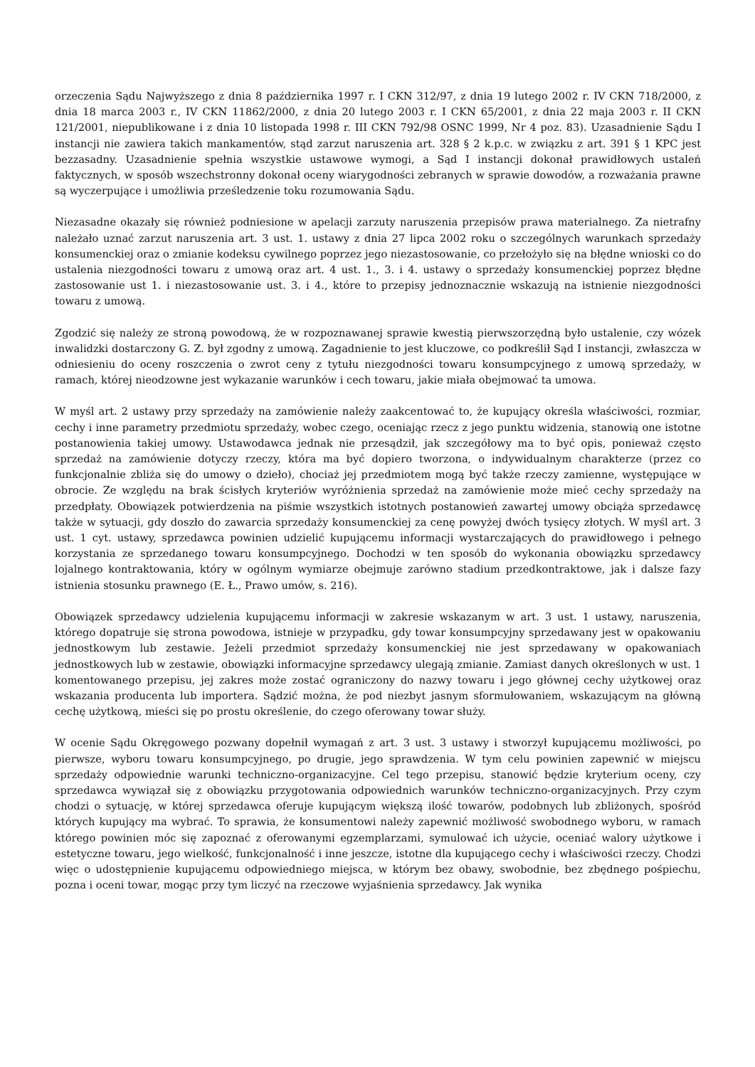orzeczenia Sądu Najwyższego z dnia 8 października 1997 r. I CKN 312/97, z dnia 19 lutego 2002 r. IV CKN 718/2000, z dnia 18 marca 2003 r., IV CKN 11862/2000, z dnia 20 lutego 2003 r. I CKN 65/2001, z dnia 22 maja 2003 r. II CKN 121/2001, niepublikowane i z dnia 10 listopada 1998 r. III CKN 792/98 OSNC 1999, Nr 4 poz. 83). Uzasadnienie Sądu I instancji nie zawiera takich mankamentów, stąd zarzut naruszenia art. 328 § 2 k.p.c. w związku z art. 391 § 1 KPC jest bezzasadny. Uzasadnienie spełnia wszystkie ustawowe wymogi, a Sąd I instancji dokonał prawidłowych ustaleń faktycznych, w sposób wszechstronny dokonał oceny wiarygodności zebranych w sprawie dowodów, a rozważania prawne są wyczerpujące i umożliwia prześledzenie toku rozumowania Sądu.
Niezasadne okazały się również podniesione w apelacji zarzuty naruszenia przepisów prawa materialnego. Za nietrafny należało uznać zarzut naruszenia art. 3 ust. 1. ustawy z dnia 27 lipca 2002 roku o szczególnych warunkach sprzedaży konsumenckiej oraz o zmianie kodeksu cywilnego poprzez jego niezastosowanie, co przełożyło się na błędne wnioski co do ustalenia niezgodności towaru z umową oraz art. 4 ust. 1., 3. i 4. ustawy o sprzedaży konsumenckiej poprzez błędne zastosowanie ust 1. i niezastosowanie ust. 3. i 4., które to przepisy jednoznacznie wskazują na istnienie niezgodności towaru z umową.
Zgodzić się należy ze stroną powodową, że w rozpoznawanej sprawie kwestią pierwszorzędną było ustalenie, czy wózek inwalidzki dostarczony G. Z. był zgodny z umową. Zagadnienie to jest kluczowe, co podkreślił Sąd I instancji, zwłaszcza w odniesieniu do oceny roszczenia o zwrot ceny z tytułu niezgodności towaru konsumpcyjnego z umową sprzedaży, w ramach, której nieodzowne jest wykazanie warunków i cech towaru, jakie miała obejmować ta umowa.
W myśl art. 2 ustawy przy sprzedaży na zamówienie należy zaakcentować to, że kupujący określa właściwości, rozmiar, cechy i inne parametry przedmiotu sprzedaży, wobec czego, oceniając rzecz z jego punktu widzenia, stanowią one istotne postanowienia takiej umowy. Ustawodawca jednak nie przesądził, jak szczegółowy ma to być opis, ponieważ często sprzedaż na zamówienie dotyczy rzeczy, która ma być dopiero tworzona, o indywidualnym charakterze (przez co funkcjonalnie zbliża się do umowy o dzieło), chociaż jej przedmiotem mogą być także rzeczy zamienne, występujące w obrocie. Ze względu na brak ścisłych kryteriów wyróżnienia sprzedaż na zamówienie może mieć cechy sprzedaży na przedpłaty. Obowiązek potwierdzenia na piśmie wszystkich istotnych postanowień zawartej umowy obciąża sprzedawcę także w sytuacji, gdy doszło do zawarcia sprzedaży konsumenckiej za cenę powyżej dwóch tysięcy złotych. W myśl art. 3 ust. 1 cyt. ustawy, sprzedawca powinien udzielić kupującemu informacji wystarczających do prawidłowego i pełnego korzystania ze sprzedanego towaru konsumpcyjnego. Dochodzi w ten sposób do wykonania obowiązku sprzedawcy lojalnego kontraktowania, który w ogólnym wymiarze obejmuje zarówno stadium przedkontraktowe, jak i dalsze fazy istnienia stosunku prawnego (E. Ł., Prawo umów, s. 216).
Obowiązek sprzedawcy udzielenia kupującemu informacji w zakresie wskazanym w art. 3 ust. 1 ustawy, naruszenia, którego dopatruje się strona powodowa, istnieje w przypadku, gdy towar konsumpcyjny sprzedawany jest w opakowaniu jednostkowym lub zestawie. Jeżeli przedmiot sprzedaży konsumenckiej nie jest sprzedawany w opakowaniach jednostkowych lub w zestawie, obowiązki informacyjne sprzedawcy ulegają zmianie. Zamiast danych określonych w ust. 1 komentowanego przepisu, jej zakres może zostać ograniczony do nazwy towaru i jego głównej cechy użytkowej oraz wskazania producenta lub importera. Sądzić można, że pod niezbyt jasnym sformułowaniem, wskazującym na główną cechę użytkową, mieści się po prostu określenie, do czego oferowany towar służy.
W ocenie Sądu Okręgowego pozwany dopełnił wymagań z art. 3 ust. 3 ustawy i stworzył kupującemu możliwości, po pierwsze, wyboru towaru konsumpcyjnego, po drugie, jego sprawdzenia. W tym celu powinien zapewnić w miejscu sprzedaży odpowiednie warunki techniczno-organizacyjne. Cel tego przepisu, stanowić będzie kryterium oceny, czy sprzedawca wywiązał się z obowiązku przygotowania odpowiednich warunków techniczno-organizacyjnych. Przy czym chodzi o sytuację, w której sprzedawca oferuje kupującym większą ilość towarów, podobnych lub zbliżonych, spośród których kupujący ma wybrać. To sprawia, że konsumentowi należy zapewnić możliwość swobodnego wyboru, w ramach którego powinien móc się zapoznać z oferowanymi egzemplarzami, symulować ich użycie, oceniać walory użytkowe i estetyczne towaru, jego wielkość, funkcjonalność i inne jeszcze, istotne dla kupującego cechy i właściwości rzeczy. Chodzi więc o udostępnienie kupującemu odpowiedniego miejsca, w którym bez obawy, swobodnie, bez zbędnego pośpiechu, pozna i oceni towar, mogąc przy tym liczyć na rzeczowe wyjaśnienia sprzedawcy. Jak wynika